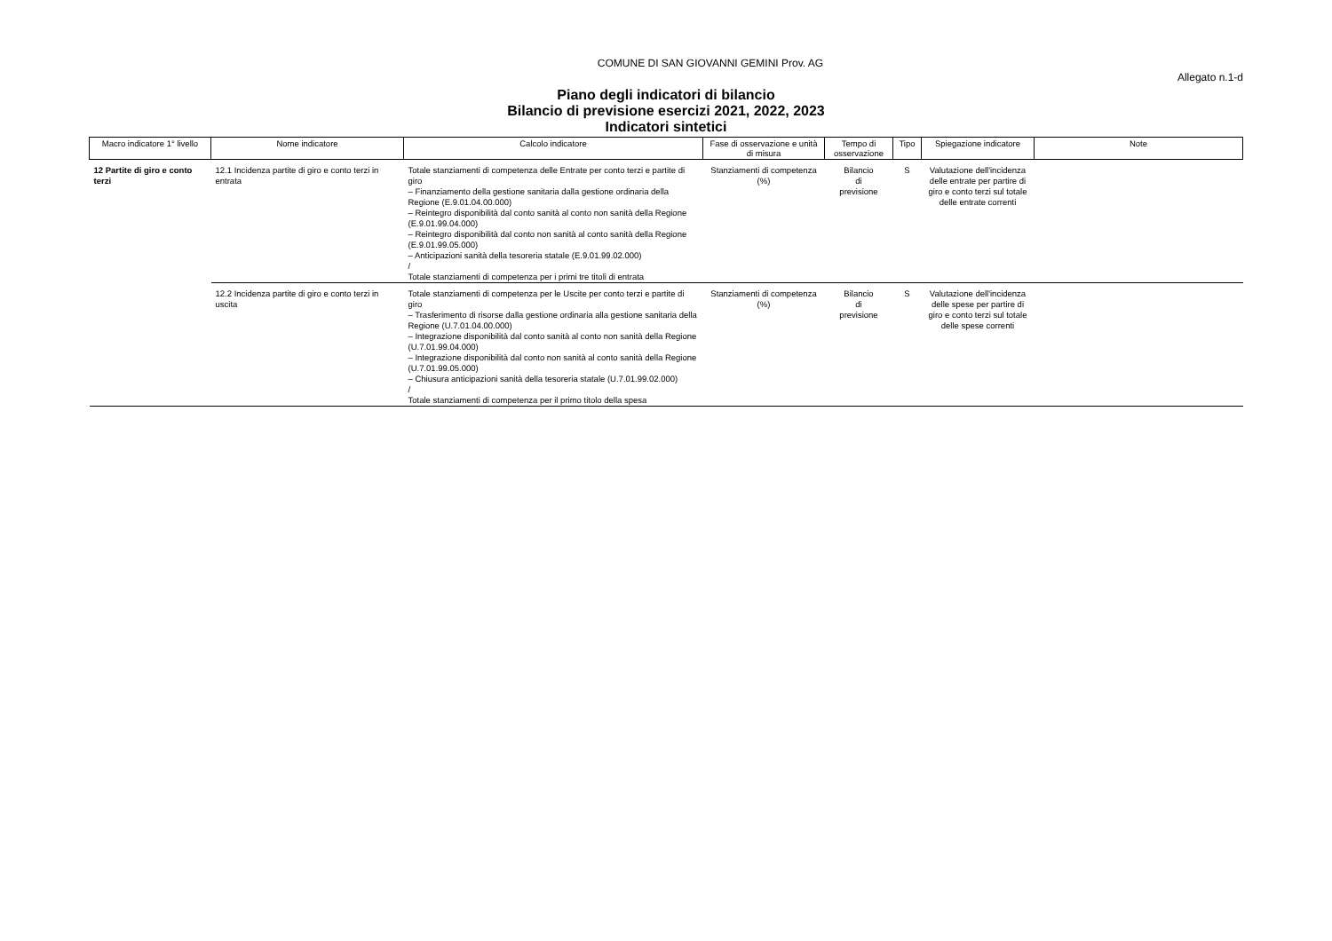COMUNE DI SAN GIOVANNI GEMINI Prov. AG
Allegato n.1-d
Piano degli indicatori di bilancio
Bilancio di previsione esercizi 2021, 2022, 2023
Indicatori sintetici
| Macro indicatore 1° livello | Nome indicatore | Calcolo indicatore | Fase di osservazione e unità di misura | Tempo di osservazione | Tipo | Spiegazione indicatore | Note |
| --- | --- | --- | --- | --- | --- | --- | --- |
| 12 Partite di giro e conto terzi | 12.1 Incidenza partite di giro e conto terzi in entrata | Totale stanziamenti di competenza delle Entrate per conto terzi e partite di giro – Finanziamento della gestione sanitaria dalla gestione ordinaria della Regione (E.9.01.04.00.000) – Reintegro disponibilità dal conto sanità al conto non sanità della Regione (E.9.01.99.04.000) – Reintegro disponibilità dal conto non sanità al conto sanità della Regione (E.9.01.99.05.000) – Anticipazioni sanità della tesoreria statale (E.9.01.99.02.000) / Totale stanziamenti di competenza per i primi tre titoli di entrata | Stanziamenti di competenza (%) | Bilancio di previsione | S | Valutazione dell'incidenza delle entrate per partire di giro e conto terzi sul totale delle entrate correnti | |
| | 12.2 Incidenza partite di giro e conto terzi in uscita | Totale stanziamenti di competenza per le Uscite per conto terzi e partite di giro – Trasferimento di risorse dalla gestione ordinaria alla gestione sanitaria della Regione (U.7.01.04.00.000) – Integrazione disponibilità dal conto sanità al conto non sanità della Regione (U.7.01.99.04.000) – Integrazione disponibilità dal conto non sanità al conto sanità della Regione (U.7.01.99.05.000) – Chiusura anticipazioni sanità della tesoreria statale (U.7.01.99.02.000) / Totale stanziamenti di competenza per il primo titolo della spesa | Stanziamenti di competenza (%) | Bilancio di previsione | S | Valutazione dell'incidenza delle spese per partire di giro e conto terzi sul totale delle spese correnti | |